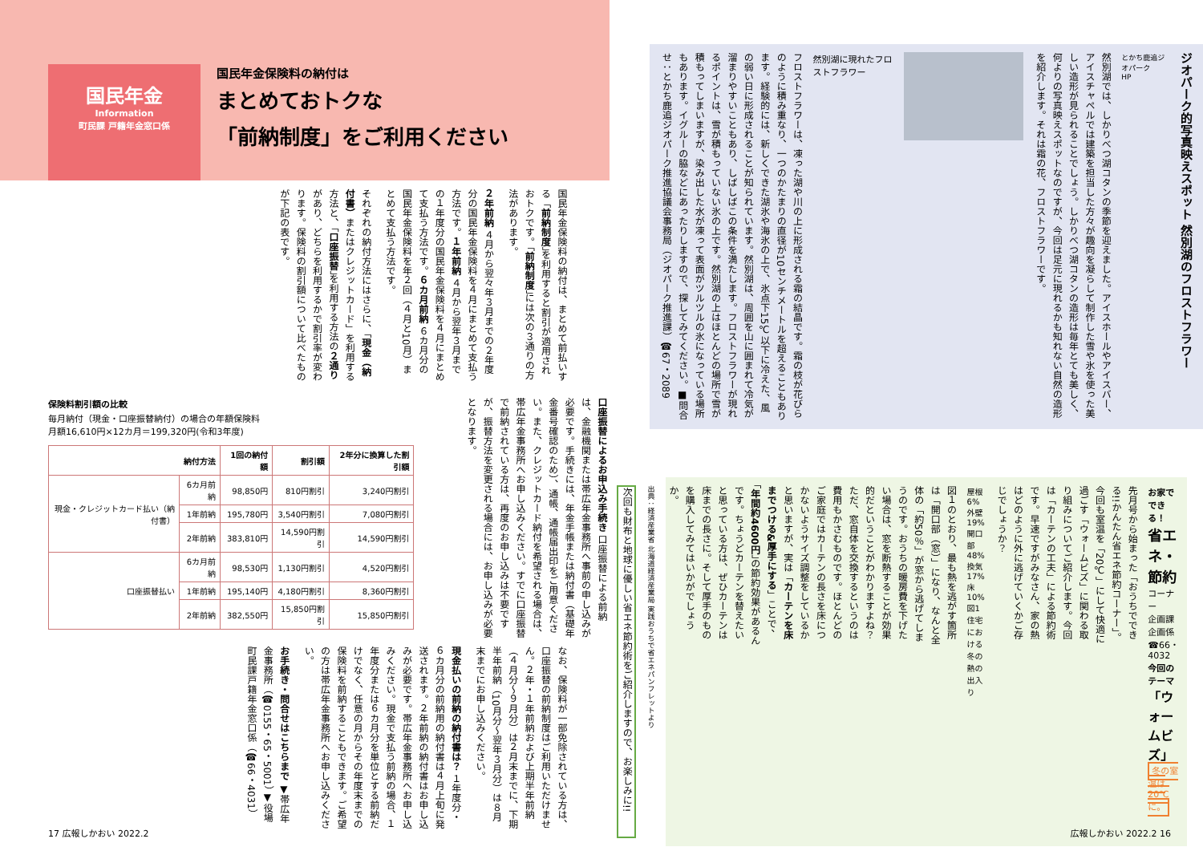国民年金
Information
町民課 戸籍年金窓口係
国民年金保険料の納付は
まとめておトクな
「前納制度」をご利用ください
国民年金保険料の納付は、まとめて前払いする「前納制度」を利用すると割引が適用されおトクです。「前納制度」には次の３通りの方法があります。
２年前納 ４月から翌々年３月までの２年度分の国民年金保険料を４月にまとめて支払う方法です。１年前納 ４月から翌年３月までの１年度分の国民年金保険料を４月にまとめて支払う方法です。６カ月前納 ６カ月分の国民年金保険料を年２回（４月と10月）まとめて支払う方法です。
それぞれの納付方法にはさらに、「現金（納付書）またはクレジットカード」を利用する方法と、「口座振替」を利用する方法の２通りがあり、どちらを利用するかで割引率が変わります。保険料の割引額について比べたものが下記の表です。
保険料割引額の比較
毎月納付（現金・口座振替納付）の場合の年額保険料
月額16,610円×12カ月＝199,320円(令和3年度)
| 納付方法 | | 1回の納付額 | 割引額 | 2年分に換算した割引額 |
| --- | --- | --- | --- | --- |
| 現金・クレジットカード払い（納付書） | 6カ月前納 | 98,850円 | 810円割引 | 3,240円割引 |
| | 1年前納 | 195,780円 | 3,540円割引 | 7,080円割引 |
| | 2年前納 | 383,810円 | 14,590円割引 | 14,590円割引 |
| 口座振替払い | 6カ月前納 | 98,530円 | 1,130円割引 | 4,520円割引 |
| | 1年前納 | 195,140円 | 4,180円割引 | 8,360円割引 |
| | 2年前納 | 382,550円 | 15,850円割引 | 15,850円割引 |
口座振替によるお申込み手続き 口座振替による前納は、金融機関または帯広年金事務所へ事前の申し込みが必要です。手続きには、年金手帳または納付書（基礎年金番号確認のため）、通帳、通帳届出印をご用意ください。また、クレジットカード納付を希望される場合は、帯広年金事務所へお申し込みください。すでに口座振替で前納されている方は、再度のお申し込みは不要ですが、振替方法を変更される場合には、お申し込みが必要となります。
なお、保険料が一部免除されている方は、口座振替の前納制度はご利用いただけません。２年・１年前納および上期半年前納（４月分〜９月分）は２月末までに、下期半年前納（10月分〜翌年３月分）は８月末までにお申し込みください。
現金払いの前納の納付書は？ １年度分・６カ月分の前納用の納付書は４月上旬に発送されます。２年前納の納付書はお申し込みが必要です。帯広年金事務所へお申し込みください。現金で支払う前納の場合、１年度分または６カ月分を単位とする前納だけでなく、任意の月からその年度末までの保険料を前納することもできます。ご希望の方は帯広年金事務所へお申し込みください。
お手続き・問合せはこちらまで ▼帯広年金事務所（☎0155・65・5001） ▼役場町民課戸籍年金窓口係（☎66・4031）
17 広報しかおい 2022.2
ジオパーク的写真映えスポット 然別湖のフロストフラワー
とかち鹿追ジオパーク
HP
然別湖では、しかりべつ湖コタンの季節を迎えました。アイスホールやアイスバー、アイスチャペルでは建築を担当した方々が趣向を凝らして制作した雪や氷を使った美しい造形が見られることでしょう。しかりべつ湖コタンの造形は毎年とても美しく、何よりの写真映えスポットなのですが、今回は足元に現れるかも知れない自然の造形を紹介します。それは霜の花、フロストフラワーです。
然別湖に現れたフロストフラワー
フロストフラワーは、凍った湖や川の上に形成される霜の結晶です。霜の枝が花びらのように積み重なり、一つのかたまりの直径が10センチメートルを超えることもあります。経験的には、新しくできた湖氷や海氷の上で、氷点下15℃以下に冷えた、風の弱い日に形成されることが知られています。然別湖は、周囲を山に囲まれて冷気が溜まりやすいこともあり、しばしばこの条件を満たします。フロストフラワーが現れるポイントは、雪が積もっていない氷の上です。然別湖の上はほとんどの場所で雪が積もってしまいますが、染み出した水が凍って表面がツルツルの氷になっている場所もあります。イグルーの脇などにあったりしますので、探してみてください。■問合せ：とかち鹿追ジオパーク推進協議会事務局（ジオパーク推進課）☎67・2089
お家でできる！
省エネ・節約 コーナー
企画課 企画係 ☎66・4032
今回のテーマ
「ウォームビズ」
冬の室温は 20℃に。
先月号から始まった「おうちでできる!!かんたん省エネ節約コーナー」。今回も室温を「20℃」にして快適に過ごす「ウォームビズ」に関わる取り組みについてご紹介します。今回は「カーテンの工夫」による節約術です。早速ですがみなさん、家の熱はどのように外に逃げていくかご存じでしょうか？
屋根 6% 外壁 19% 開口部 48% 換気 17% 床 10%
図1 住宅における冬の熱の出入り
図１のとおり、最も熱を逃がす箇所は「開口部（窓）」になり、なんと全体の「約50％」が窓から逃げてしまうのです。おうちの暖房費を下げたい場合は、窓を断熱することが効果的だということがわかりますよね？ただ、窓自体を交換するというのは費用もかさむものです。ほとんどのご家庭ではカーテンの長さを床につかないようサイズ調整をしているかと思いますが、実は「カーテンを床までつける&厚手にする」ことで、「年間約4600円」の節約効果があるんです。ちょうどカーテンを替えたいと思っている方は、ぜひカーテンは床までの長さに。そして厚手のものを購入してみてはいかがでしょうか。
出典：経済産業省 北海道経済産業局 実践おうちで省エネパンフレットより
次回も財布と地球に優しい省エネ節約術をご紹介しますので、お楽しみに!!
広報しかおい 2022.2 16